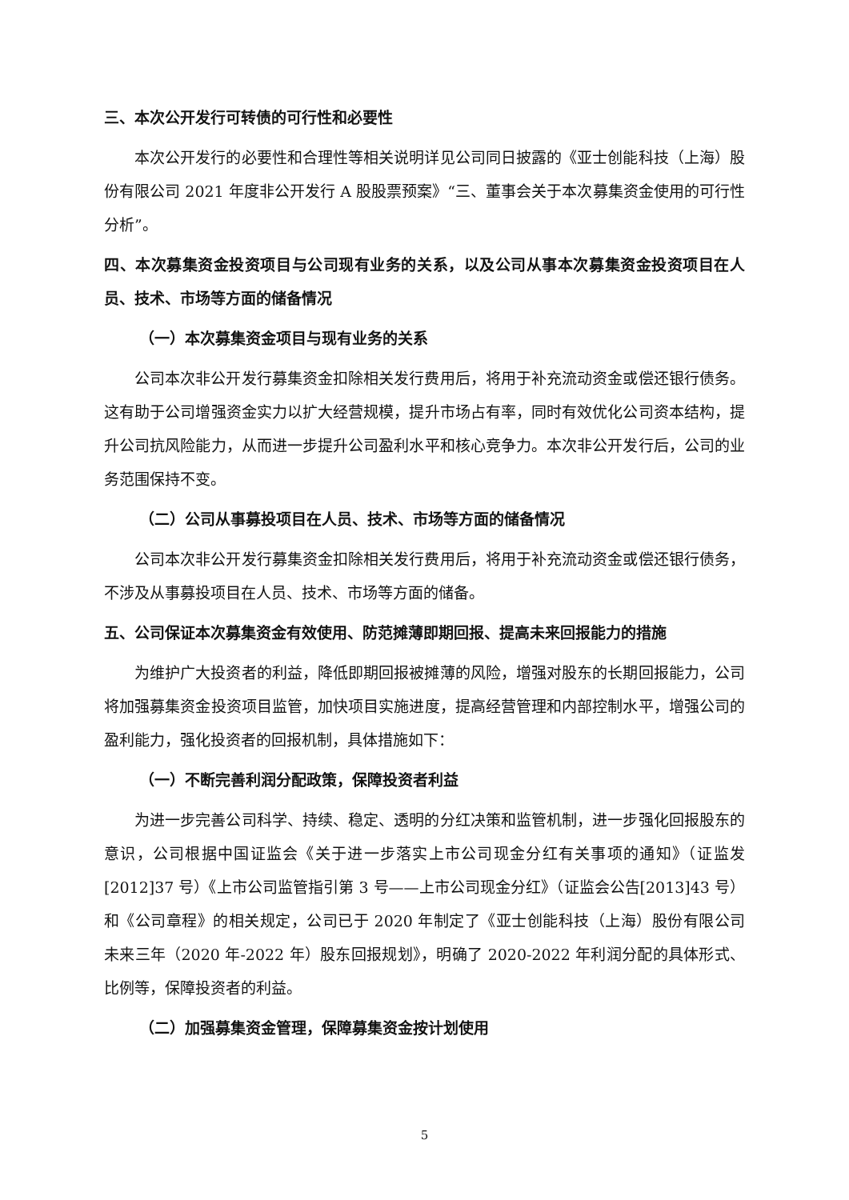三、本次公开发行可转债的可行性和必要性
本次公开发行的必要性和合理性等相关说明详见公司同日披露的《亚士创能科技（上海）股份有限公司 2021 年度非公开发行 A 股股票预案》“三、董事会关于本次募集资金使用的可行性分析”。
四、本次募集资金投资项目与公司现有业务的关系，以及公司从事本次募集资金投资项目在人员、技术、市场等方面的储备情况
（一）本次募集资金项目与现有业务的关系
公司本次非公开发行募集资金扣除相关发行费用后，将用于补充流动资金或偿还银行债务。这有助于公司增强资金实力以扩大经营规模，提升市场占有率，同时有效优化公司资本结构，提升公司抗风险能力，从而进一步提升公司盈利水平和核心竞争力。本次非公开发行后，公司的业务范围保持不变。
（二）公司从事募投项目在人员、技术、市场等方面的储备情况
公司本次非公开发行募集资金扣除相关发行费用后，将用于补充流动资金或偿还银行债务，不涉及从事募投项目在人员、技术、市场等方面的储备。
五、公司保证本次募集资金有效使用、防范摊薄即期回报、提高未来回报能力的措施
为维护广大投资者的利益，降低即期回报被摊薄的风险，增强对股东的长期回报能力，公司将加强募集资金投资项目监管，加快项目实施进度，提高经营管理和内部控制水平，增强公司的盈利能力，强化投资者的回报机制，具体措施如下：
（一）不断完善利润分配政策，保障投资者利益
为进一步完善公司科学、持续、稳定、透明的分红决策和监管机制，进一步强化回报股东的意识，公司根据中国证监会《关于进一步落实上市公司现金分红有关事项的通知》（证监发[2012]37 号）《上市公司监管指引第 3 号——上市公司现金分红》（证监会公告[2013]43 号）和《公司章程》的相关规定，公司已于 2020 年制定了《亚士创能科技（上海）股份有限公司未来三年（2020 年-2022 年）股东回报规划》，明确了 2020-2022 年利润分配的具体形式、比例等，保障投资者的利益。
（二）加强募集资金管理，保障募集资金按计划使用
5